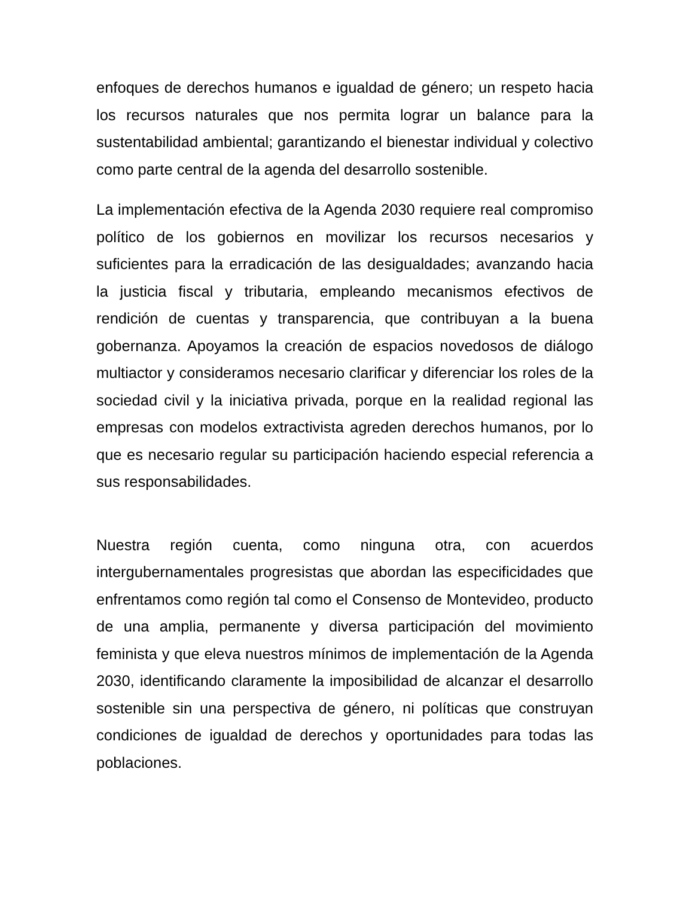enfoques de derechos humanos e igualdad de género; un respeto hacia los recursos naturales que nos permita lograr un balance para la sustentabilidad ambiental; garantizando el bienestar individual y colectivo como parte central de la agenda del desarrollo sostenible.
La implementación efectiva de la Agenda 2030 requiere real compromiso político de los gobiernos en movilizar los recursos necesarios y suficientes para la erradicación de las desigualdades; avanzando hacia la justicia fiscal y tributaria, empleando mecanismos efectivos de rendición de cuentas y transparencia, que contribuyan a la buena gobernanza. Apoyamos la creación de espacios novedosos de diálogo multiactor y consideramos necesario clarificar y diferenciar los roles de la sociedad civil y la iniciativa privada, porque en la realidad regional las empresas con modelos extractivista agreden derechos humanos, por lo que es necesario regular su participación haciendo especial referencia a sus responsabilidades.
Nuestra región cuenta, como ninguna otra, con acuerdos intergubernamentales progresistas que abordan las especificidades que enfrentamos como región tal como el Consenso de Montevideo, producto de una amplia, permanente y diversa participación del movimiento feminista y que eleva nuestros mínimos de implementación de la Agenda 2030, identificando claramente la imposibilidad de alcanzar el desarrollo sostenible sin una perspectiva de género, ni políticas que construyan condiciones de igualdad de derechos y oportunidades para todas las poblaciones.